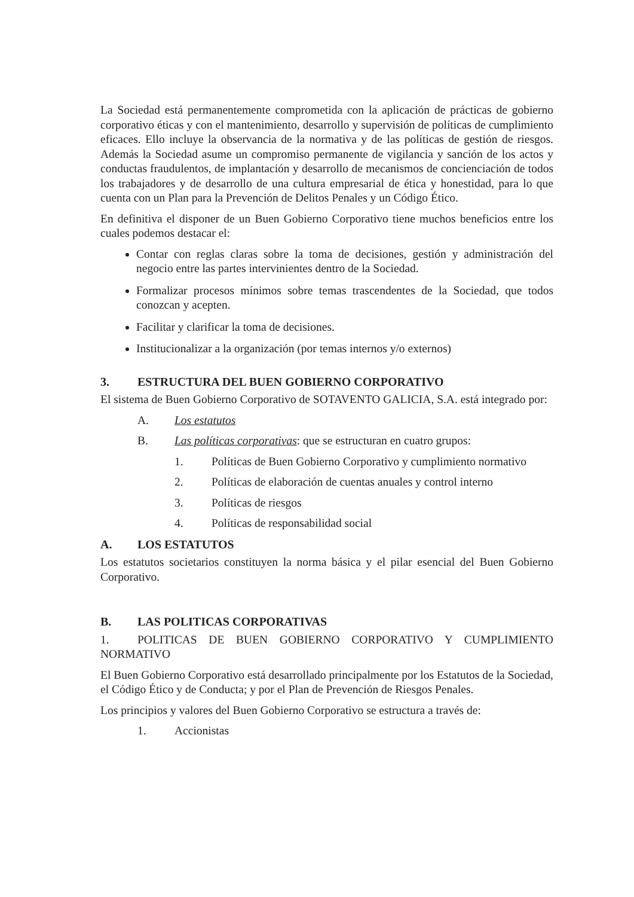La Sociedad está permanentemente comprometida con la aplicación de prácticas de gobierno corporativo éticas y con el mantenimiento, desarrollo y supervisión de políticas de cumplimiento eficaces. Ello incluye la observancia de la normativa y de las políticas de gestión de riesgos. Además la Sociedad asume un compromiso permanente de vigilancia y sanción de los actos y conductas fraudulentos, de implantación y desarrollo de mecanismos de concienciación de todos los trabajadores y de desarrollo de una cultura empresarial de ética y honestidad, para lo que cuenta con un Plan para la Prevención de Delitos Penales y un Código Ético.
En definitiva el disponer de un Buen Gobierno Corporativo tiene muchos beneficios entre los cuales podemos destacar el:
Contar con reglas claras sobre la toma de decisiones, gestión y administración del negocio entre las partes intervinientes dentro de la Sociedad.
Formalizar procesos mínimos sobre temas trascendentes de la Sociedad, que todos conozcan y acepten.
Facilitar y clarificar la toma de decisiones.
Institucionalizar a la organización (por temas internos y/o externos)
3. ESTRUCTURA DEL BUEN GOBIERNO CORPORATIVO
El sistema de Buen Gobierno Corporativo de SOTAVENTO GALICIA, S.A. está integrado por:
A. Los estatutos
B. Las políticas corporativas: que se estructuran en cuatro grupos:
1. Políticas de Buen Gobierno Corporativo y cumplimiento normativo
2. Políticas de elaboración de cuentas anuales y control interno
3. Políticas de riesgos
4. Políticas de responsabilidad social
A. LOS ESTATUTOS
Los estatutos societarios constituyen la norma básica y el pilar esencial del Buen Gobierno Corporativo.
B. LAS POLITICAS CORPORATIVAS
1. POLITICAS DE BUEN GOBIERNO CORPORATIVO Y CUMPLIMIENTO NORMATIVO
El Buen Gobierno Corporativo está desarrollado principalmente por los Estatutos de la Sociedad, el Código Ético y de Conducta; y por el Plan de Prevención de Riesgos Penales.
Los principios y valores del Buen Gobierno Corporativo se estructura a través de:
1. Accionistas